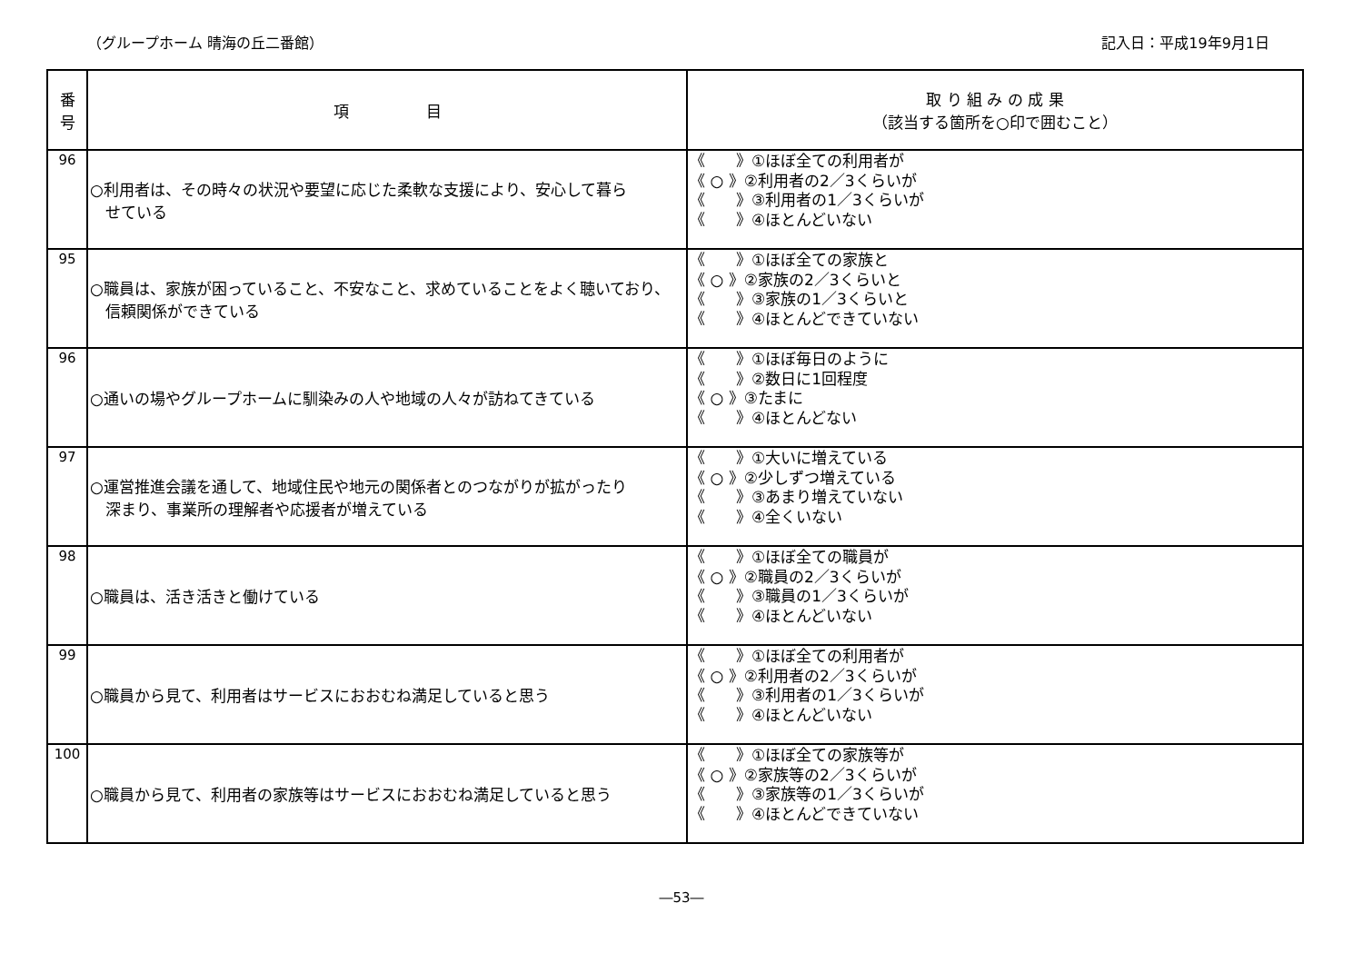（グループホーム 晴海の丘二番館） 記入日：平成19年9月1日
| 番 号 | 項 目 | 取 り 組 み の 成 果 （該当する箇所を○印で囲むこと） |
| --- | --- | --- |
| 96 | ○利用者は、その時々の状況や要望に応じた柔軟な支援により、安心して暮ら せている | 《 》①ほぼ全ての利用者が 《 ○ 》②利用者の2／3くらいが 《 》③利用者の1／3くらいが 《 》④ほとんどいない |
| 95 | ○職員は、家族が困っていること、不安なこと、求めていることをよく聴いており、 信頼関係ができている | 《 》①ほぼ全ての家族と 《 ○ 》②家族の2／3くらいと 《 》③家族の1／3くらいと 《 》④ほとんどできていない |
| 96 | ○通いの場やグループホームに馴染みの人や地域の人々が訪ねてきている | 《 》①ほぼ毎日のように 《 》②数日に1回程度 《 ○ 》③たまに 《 》④ほとんどない |
| 97 | ○運営推進会議を通して、地域住民や地元の関係者とのつながりが拡がったり 深まり、事業所の理解者や応援者が増えている | 《 》①大いに増えている 《 ○ 》②少しずつ増えている 《 》③あまり増えていない 《 》④全くいない |
| 98 | ○職員は、活き活きと働けている | 《 》①ほぼ全ての職員が 《 ○ 》②職員の2／3くらいが 《 》③職員の1／3くらいが 《 》④ほとんどいない |
| 99 | ○職員から見て、利用者はサービスにおおむね満足していると思う | 《 》①ほぼ全ての利用者が 《 ○ 》②利用者の2／3くらいが 《 》③利用者の1／3くらいが 《 》④ほとんどいない |
| 100 | ○職員から見て、利用者の家族等はサービスにおおむね満足していると思う | 《 》①ほぼ全ての家族等が 《 ○ 》②家族等の2／3くらいが 《 》③家族等の1／3くらいが 《 》④ほとんどできていない |
―53―